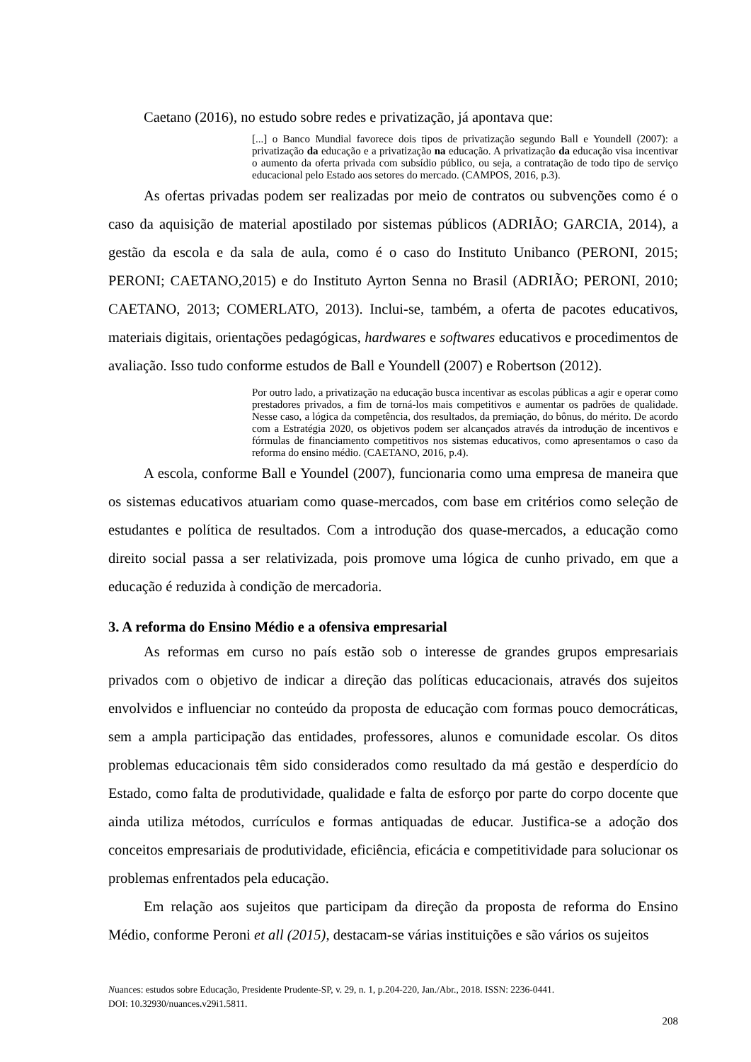Caetano (2016), no estudo sobre redes e privatização, já apontava que:
[...] o Banco Mundial favorece dois tipos de privatização segundo Ball e Youndell (2007): a privatização da educação e a privatização na educação. A privatização da educação visa incentivar o aumento da oferta privada com subsídio público, ou seja, a contratação de todo tipo de serviço educacional pelo Estado aos setores do mercado. (CAMPOS, 2016, p.3).
As ofertas privadas podem ser realizadas por meio de contratos ou subvenções como é o caso da aquisição de material apostilado por sistemas públicos (ADRIÃO; GARCIA, 2014), a gestão da escola e da sala de aula, como é o caso do Instituto Unibanco (PERONI, 2015; PERONI; CAETANO,2015) e do Instituto Ayrton Senna no Brasil (ADRIÃO; PERONI, 2010; CAETANO, 2013; COMERLATO, 2013). Inclui-se, também, a oferta de pacotes educativos, materiais digitais, orientações pedagógicas, hardwares e softwares educativos e procedimentos de avaliação. Isso tudo conforme estudos de Ball e Youndell (2007) e Robertson (2012).
Por outro lado, a privatização na educação busca incentivar as escolas públicas a agir e operar como prestadores privados, a fim de torná-los mais competitivos e aumentar os padrões de qualidade. Nesse caso, a lógica da competência, dos resultados, da premiação, do bônus, do mérito. De acordo com a Estratégia 2020, os objetivos podem ser alcançados através da introdução de incentivos e fórmulas de financiamento competitivos nos sistemas educativos, como apresentamos o caso da reforma do ensino médio. (CAETANO, 2016, p.4).
A escola, conforme Ball e Youndel (2007), funcionaria como uma empresa de maneira que os sistemas educativos atuariam como quase-mercados, com base em critérios como seleção de estudantes e política de resultados. Com a introdução dos quase-mercados, a educação como direito social passa a ser relativizada, pois promove uma lógica de cunho privado, em que a educação é reduzida à condição de mercadoria.
3. A reforma do Ensino Médio e a ofensiva empresarial
As reformas em curso no país estão sob o interesse de grandes grupos empresariais privados com o objetivo de indicar a direção das políticas educacionais, através dos sujeitos envolvidos e influenciar no conteúdo da proposta de educação com formas pouco democráticas, sem a ampla participação das entidades, professores, alunos e comunidade escolar. Os ditos problemas educacionais têm sido considerados como resultado da má gestão e desperdício do Estado, como falta de produtividade, qualidade e falta de esforço por parte do corpo docente que ainda utiliza métodos, currículos e formas antiquadas de educar. Justifica-se a adoção dos conceitos empresariais de produtividade, eficiência, eficácia e competitividade para solucionar os problemas enfrentados pela educação.
Em relação aos sujeitos que participam da direção da proposta de reforma do Ensino Médio, conforme Peroni et all (2015), destacam-se várias instituições e são vários os sujeitos
Nuances: estudos sobre Educação, Presidente Prudente-SP, v. 29, n. 1, p.204-220, Jan./Abr., 2018. ISSN: 2236-0441.
DOI: 10.32930/nuances.v29i1.5811.
208